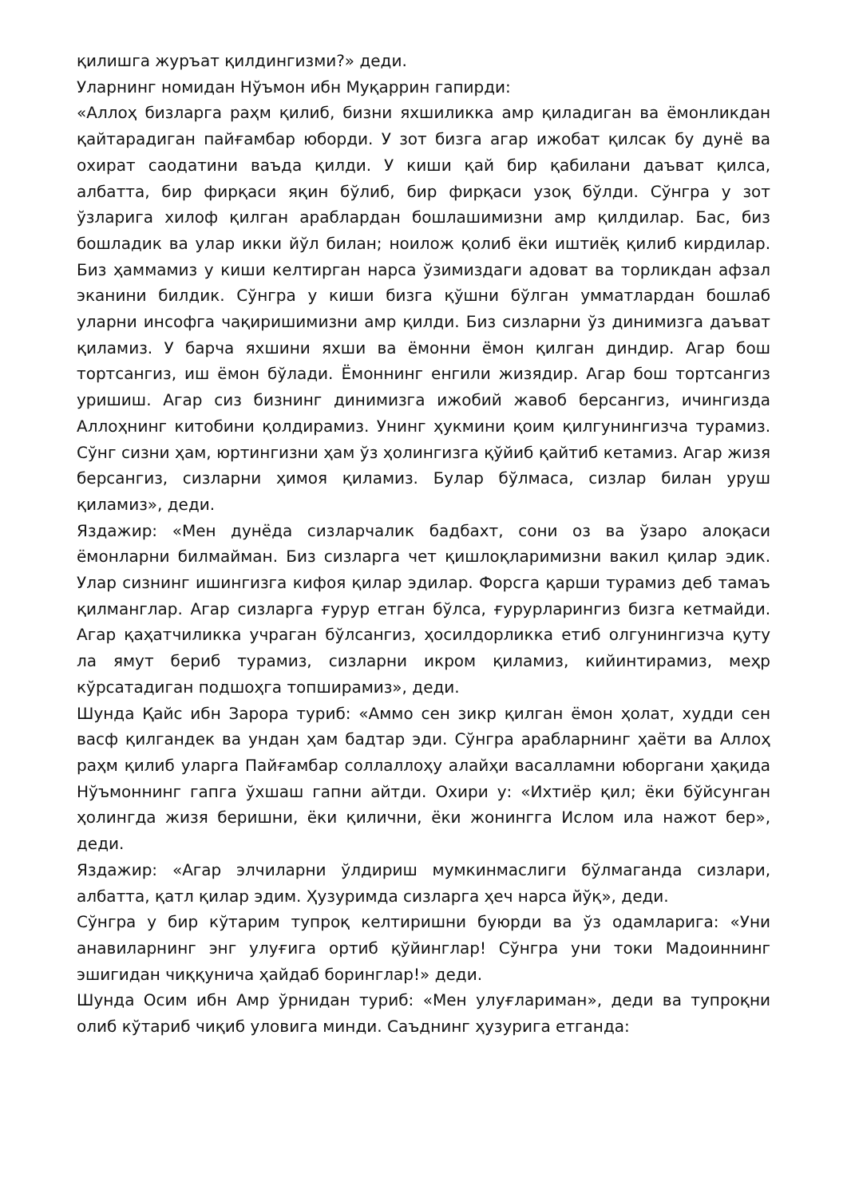қилишга журъат қилдингизми?» деди.
Уларнинг номидан Нўъмон ибн Муқаррин гапирди:
«Аллоҳ бизларга раҳм қилиб, бизни яхшиликка амр қиладиган ва ёмонликдан қайтарадиган пайғамбар юборди. У зот бизга агар ижобат қилсак бу дунё ва охират саодатини ваъда қилди. У киши қай бир қабилани даъват қилса, албатта, бир фирқаси яқин бўлиб, бир фирқаси узоқ бўлди. Сўнгра у зот ўзларига хилоф қилган араблардан бошлашимизни амр қилдилар. Бас, биз бошладик ва улар икки йўл билан; ноилож қолиб ёки иштиёқ қилиб кирдилар. Биз ҳаммамиз у киши келтирган нарса ўзимиздаги адоват ва торликдан афзал эканини билдик. Сўнгра у киши бизга қўшни бўлган умматлардан бошлаб уларни инсофга чақиришимизни амр қилди. Биз сизларни ўз динимизга даъват қиламиз. У барча яхшини яхши ва ёмонни ёмон қилган диндир. Агар бош тортсангиз, иш ёмон бўлади. Ёмоннинг енгили жизядир. Агар бош тортсангиз уришиш. Агар сиз бизнинг динимизга ижобий жавоб берсангиз, ичингизда Аллоҳнинг китобини қолдирамиз. Унинг ҳукмини қоим қилгунингизча турамиз. Сўнг сизни ҳам, юртингизни ҳам ўз ҳолингизга қўйиб қайтиб кетамиз. Агар жизя берсангиз, сизларни ҳимоя қиламиз. Булар бўлмаса, сизлар билан уруш қиламиз», деди.
Яздажир: «Мен дунёда сизларчалик бадбахт, сони оз ва ўзаро алоқаси ёмонларни билмайман. Биз сизларга чет қишлоқларимизни вакил қилар эдик. Улар сизнинг ишингизга кифоя қилар эдилар. Форсга қарши турамиз деб тамаъ қилманглар. Агар сизларга ғурур етган бўлса, ғурурларингиз бизга кетмайди. Агар қаҳатчиликка учраган бўлсангиз, ҳосилдорликка етиб олгунингизча қуту ла ямут бериб турамиз, сизларни икром қиламиз, кийинтирамиз, меҳр кўрсатадиган подшоҳга топширамиз», деди.
Шунда Қайс ибн Зарора туриб: «Аммо сен зикр қилган ёмон ҳолат, худди сен васф қилгандек ва ундан ҳам бадтар эди. Сўнгра арабларнинг ҳаёти ва Аллоҳ раҳм қилиб уларга Пайғамбар соллаллоҳу алайҳи васалламни юборгани ҳақида Нўъмоннинг гапга ўхшаш гапни айтди. Охири у: «Ихтиёр қил; ёки бўйсунган ҳолингда жизя беришни, ёки қилични, ёки жонингга Ислом ила нажот бер», деди.
Яздажир: «Агар элчиларни ўлдириш мумкинмаслиги бўлмаганда сизлари, албатта, қатл қилар эдим. Ҳузуримда сизларга ҳеч нарса йўқ», деди.
Сўнгра у бир кўтарим тупроқ келтиришни буюрди ва ўз одамларига: «Уни анавиларнинг энг улуғига ортиб қўйинглар! Сўнгра уни токи Мадоиннинг эшигидан чиққунича ҳайдаб боринглар!» деди.
Шунда Осим ибн Амр ўрнидан туриб: «Мен улуғлариман», деди ва тупроқни олиб кўтариб чиқиб уловига минди. Саъднинг ҳузурига етганда: